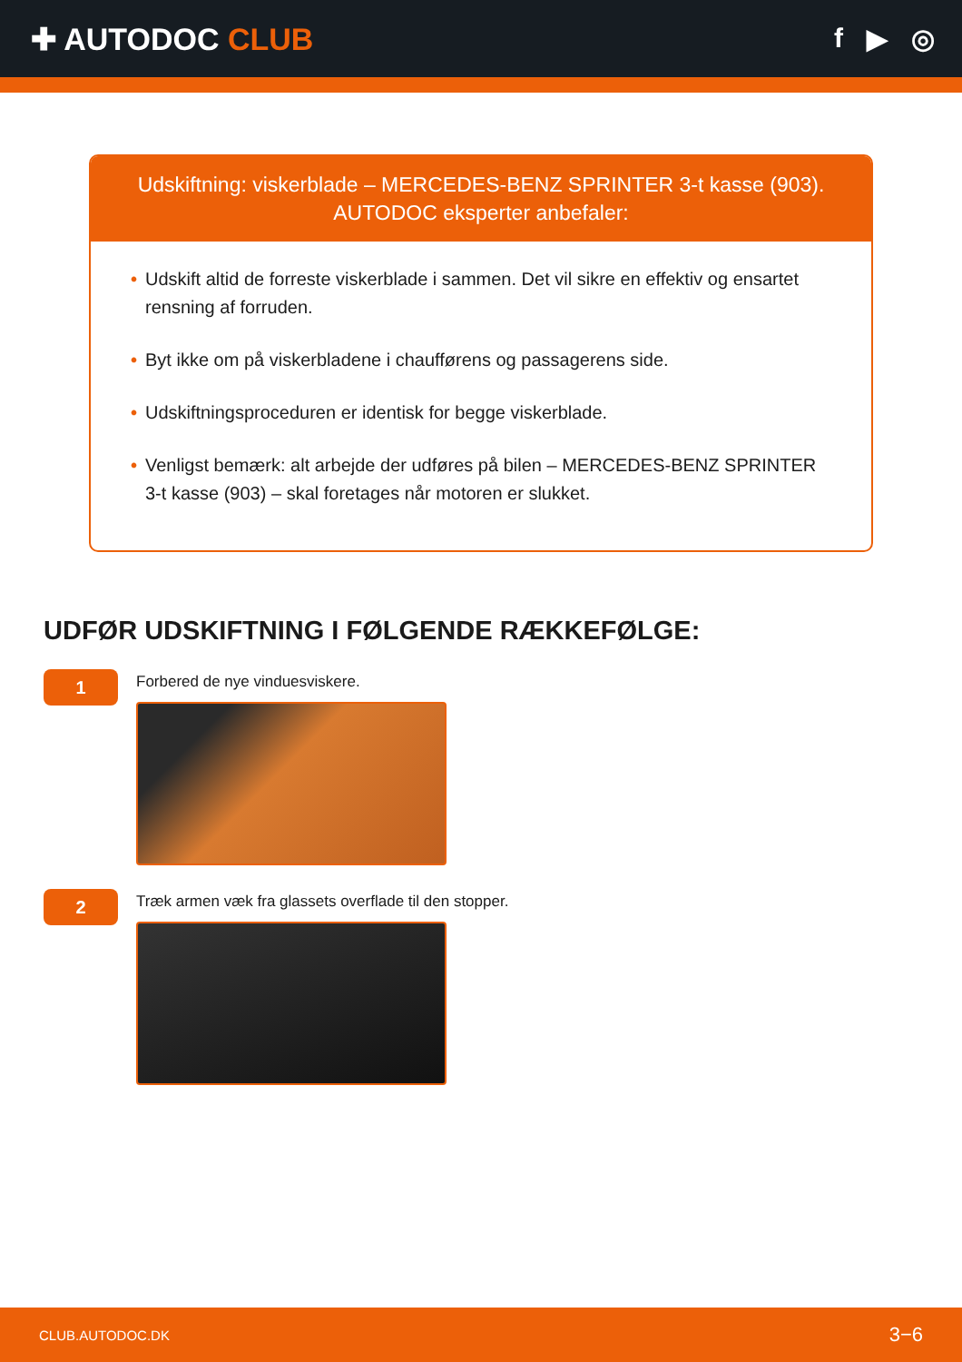✚ AUTODOC CLUB f ▶ ◎
Udskiftning: viskerblade – MERCEDES-BENZ SPRINTER 3-t kasse (903).
AUTODOC eksperter anbefaler:
• Udskift altid de forreste viskerblade i sammen. Det vil sikre en effektiv og ensartet rensning af forruden.
• Byt ikke om på viskerbladene i chaufførens og passagerens side.
• Udskiftningsproceduren er identisk for begge viskerblade.
• Venligst bemærk: alt arbejde der udføres på bilen – MERCEDES-BENZ SPRINTER 3-t kasse (903) – skal foretages når motoren er slukket.
UDFØR UDSKIFTNING I FØLGENDE RÆKKEFØLGE:
1
Forbered de nye vinduesviskere.
2
Træk armen væk fra glassets overflade til den stopper.
CLUB.AUTODOC.DK 3−6